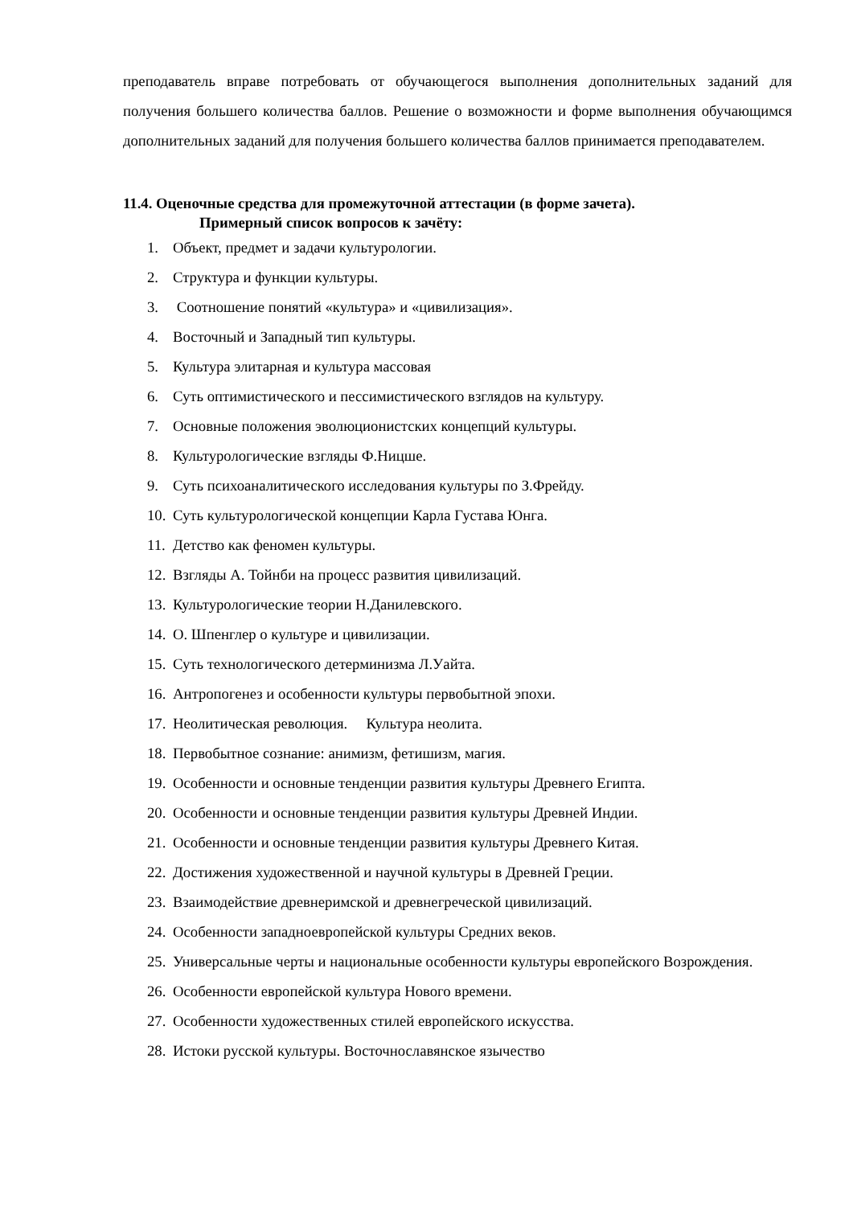преподаватель вправе потребовать от обучающегося выполнения дополнительных заданий для получения большего количества баллов. Решение о возможности и форме выполнения обучающимся дополнительных заданий для получения большего количества баллов принимается преподавателем.
11.4. Оценочные средства для промежуточной аттестации (в форме зачета).
Примерный список вопросов к зачёту:
1. Объект, предмет и задачи культурологии.
2. Структура и функции культуры.
3. Соотношение понятий «культура» и «цивилизация».
4. Восточный и Западный тип культуры.
5. Культура элитарная и культура массовая
6. Суть оптимистического и пессимистического взглядов на культуру.
7. Основные положения эволюционистских концепций культуры.
8. Культурологические взгляды Ф.Ницше.
9. Суть психоаналитического исследования культуры по З.Фрейду.
10. Суть культурологической концепции Карла Густава Юнга.
11. Детство как феномен культуры.
12. Взгляды А. Тойнби на процесс развития цивилизаций.
13. Культурологические теории Н.Данилевского.
14. О. Шпенглер о культуре и цивилизации.
15. Суть технологического детерминизма Л.Уайта.
16. Антропогенез и особенности культуры первобытной эпохи.
17. Неолитическая революция. Культура неолита.
18. Первобытное сознание: анимизм, фетишизм, магия.
19. Особенности и основные тенденции развития культуры Древнего Египта.
20. Особенности и основные тенденции развития культуры Древней Индии.
21. Особенности и основные тенденции развития культуры Древнего Китая.
22. Достижения художественной и научной культуры в Древней Греции.
23. Взаимодействие древнеримской и древнегреческой цивилизаций.
24. Особенности западноевропейской культуры Средних веков.
25. Универсальные черты и национальные особенности культуры европейского Возрождения.
26. Особенности европейской культура Нового времени.
27. Особенности художественных стилей европейского искусства.
28. Истоки русской культуры. Восточнославянское язычество